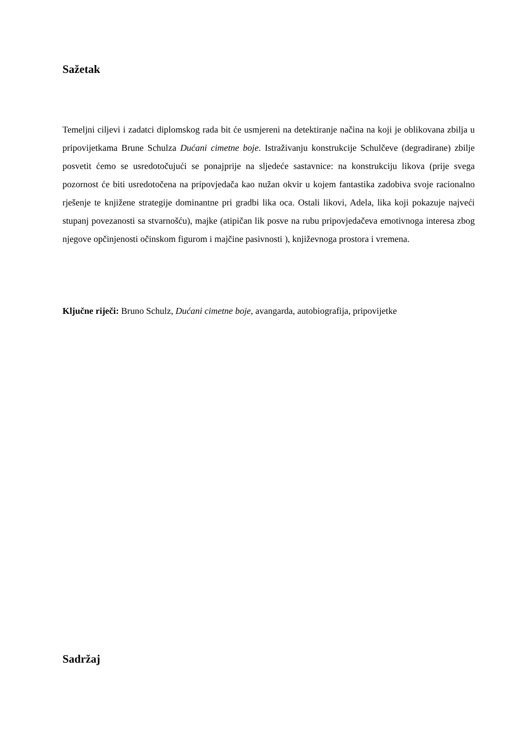Sažetak
Temeljni ciljevi i zadatci diplomskog rada bit će usmjereni na detektiranje načina na koji je oblikovana zbilja u pripovijetkama Brune Schulza Dućani cimetne boje. Istraživanju konstrukcije Schulčeve (degradirane) zbilje posvetit ćemo se usredotočujući se ponajprije na sljedeće sastavnice: na konstrukciju likova (prije svega pozornost će biti usredotočena na pripovjedača kao nužan okvir u kojem fantastika zadobiva svoje racionalno rješenje te knjižene strategije dominantne pri gradbi lika oca. Ostali likovi, Adela, lika koji pokazuje najveći stupanj povezanosti sa stvarnošću), majke (atipičan lik posve na rubu pripovjedačeva emotivnoga interesa zbog njegove opčinjenosti očinskom figurom i majčine pasivnosti ), književnoga prostora i vremena.
Ključne riječi: Bruno Schulz, Dućani cimetne boje, avangarda, autobiografija, pripovijetke
Sadržaj